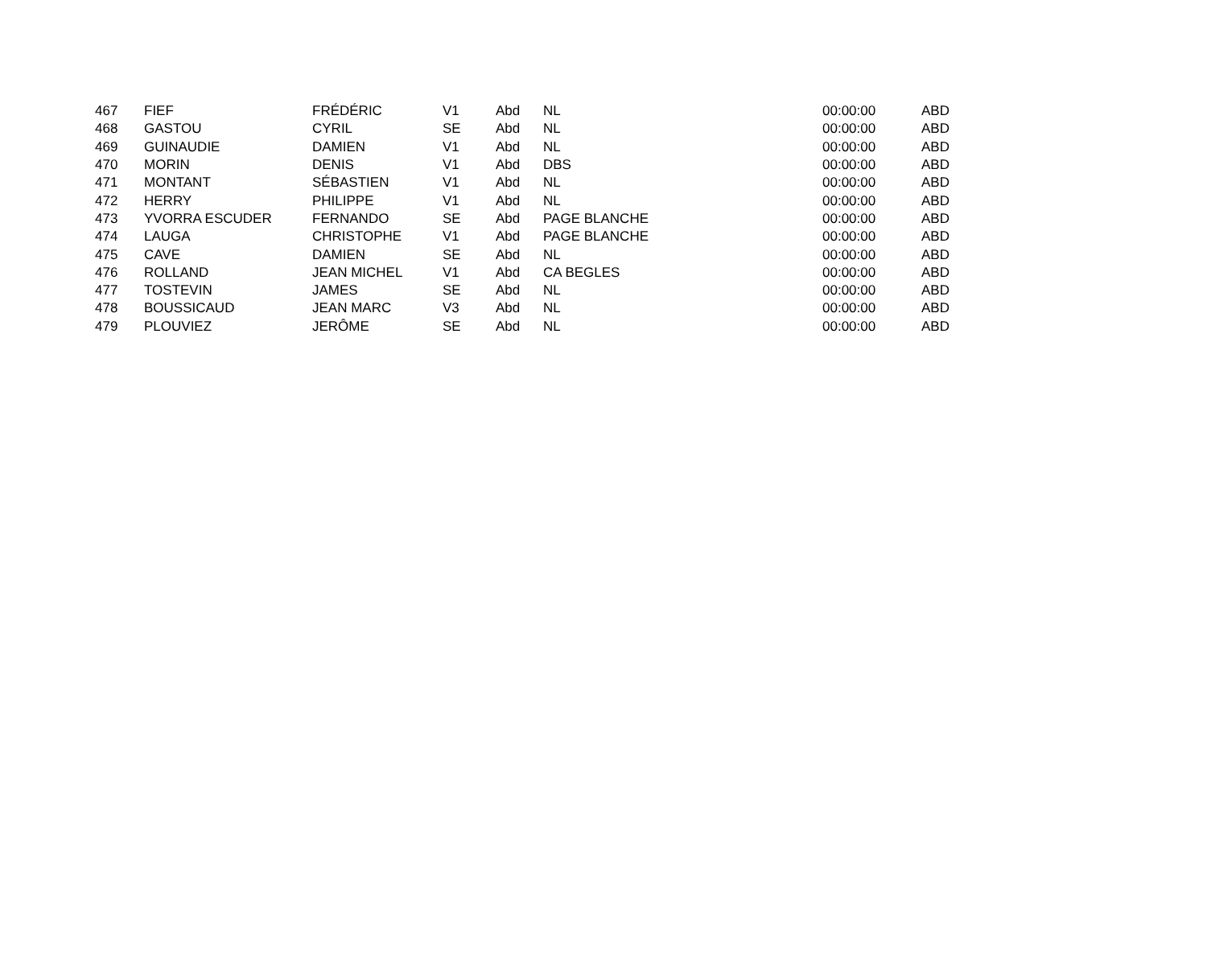| 467 | FIEF | FRÉDÉRIC | V1 | Abd | NL | 00:00:00 | ABD |
| 468 | GASTOU | CYRIL | SE | Abd | NL | 00:00:00 | ABD |
| 469 | GUINAUDIE | DAMIEN | V1 | Abd | NL | 00:00:00 | ABD |
| 470 | MORIN | DENIS | V1 | Abd | DBS | 00:00:00 | ABD |
| 471 | MONTANT | SÉBASTIEN | V1 | Abd | NL | 00:00:00 | ABD |
| 472 | HERRY | PHILIPPE | V1 | Abd | NL | 00:00:00 | ABD |
| 473 | YVORRA ESCUDER | FERNANDO | SE | Abd | PAGE BLANCHE | 00:00:00 | ABD |
| 474 | LAUGA | CHRISTOPHE | V1 | Abd | PAGE BLANCHE | 00:00:00 | ABD |
| 475 | CAVE | DAMIEN | SE | Abd | NL | 00:00:00 | ABD |
| 476 | ROLLAND | JEAN MICHEL | V1 | Abd | CA BEGLES | 00:00:00 | ABD |
| 477 | TOSTEVIN | JAMES | SE | Abd | NL | 00:00:00 | ABD |
| 478 | BOUSSICAUD | JEAN MARC | V3 | Abd | NL | 00:00:00 | ABD |
| 479 | PLOUVIEZ | JERÔME | SE | Abd | NL | 00:00:00 | ABD |